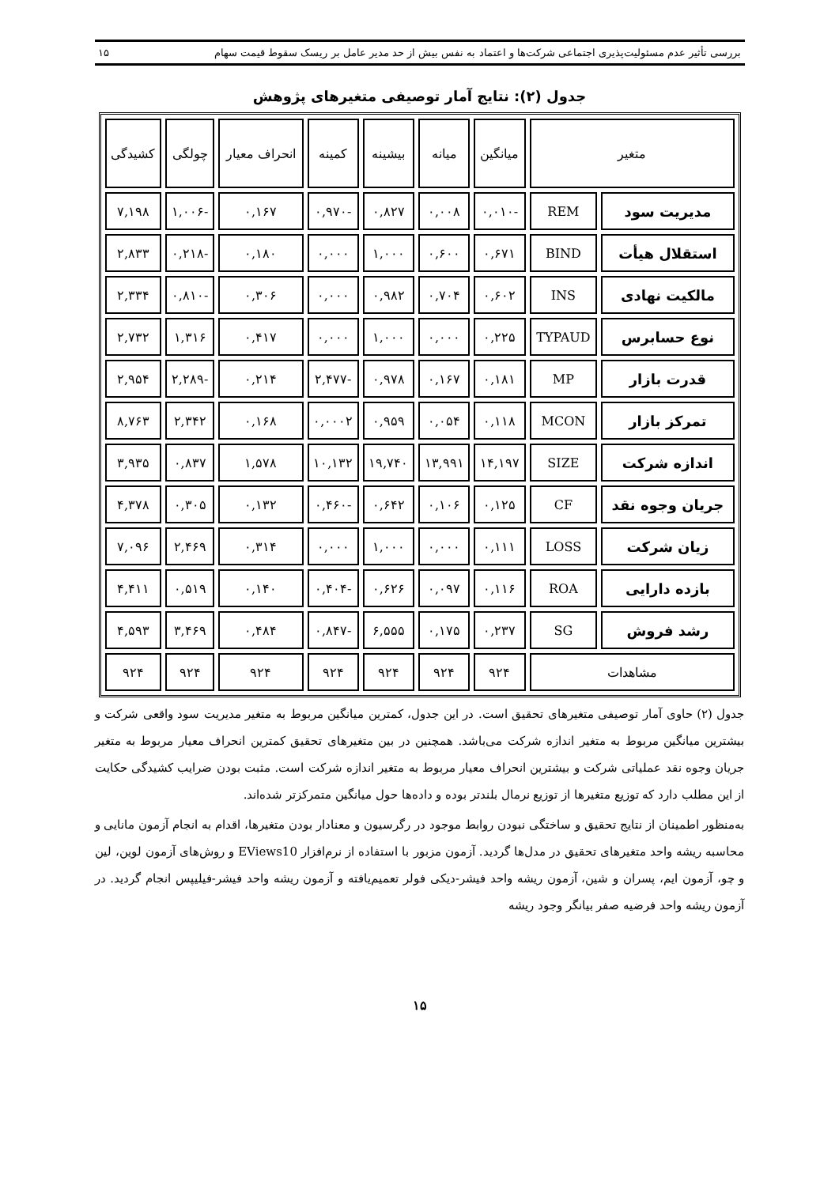بررسی تأثیر عدم مسئولیت‌پذیری اجتماعی شرکت‌ها و اعتماد به نفس بیش از حد مدیر عامل بر ریسک سقوط قیمت سهام ۱۵
جدول (۲): نتایج آمار توصیفی متغیرهای پژوهش
| متغیر | | میانگین | میانه | بیشینه | کمینه | انحراف معیار | چولگی | کشیدگی |
| --- | --- | --- | --- | --- | --- | --- | --- | --- |
| مدیریت سود | REM | -۰,۰۱۰ | ۰,۰۰۸ | ۰,۸۲۷ | -۰,۹۷۰ | ۰,۱۶۷ | -۱,۰۰۶ | ۷,۱۹۸ |
| استقلال هیأت | BIND | ۰,۶۷۱ | ۰,۶۰۰ | ۱,۰۰۰ | ۰,۰۰۰ | ۰,۱۸۰ | -۰,۲۱۸ | ۲,۸۳۳ |
| مالکیت نهادی | INS | ۰,۶۰۲ | ۰,۷۰۴ | ۰,۹۸۲ | ۰,۰۰۰ | ۰,۳۰۶ | -۰,۸۱۰ | ۲,۳۳۴ |
| نوع حسابرس | TYPAUD | ۰,۲۲۵ | ۰,۰۰۰ | ۱,۰۰۰ | ۰,۰۰۰ | ۰,۴۱۷ | ۱,۳۱۶ | ۲,۷۳۲ |
| قدرت بازار | MP | ۰,۱۸۱ | ۰,۱۶۷ | ۰,۹۷۸ | -۲,۴۷۷ | ۰,۲۱۴ | -۲,۲۸۹ | ۲,۹۵۴ |
| تمرکز بازار | MCON | ۰,۱۱۸ | ۰,۰۵۴ | ۰,۹۵۹ | ۰,۰۰۰۲ | ۰,۱۶۸ | ۲,۳۴۲ | ۸,۷۶۳ |
| اندازه شرکت | SIZE | ۱۴,۱۹۷ | ۱۳,۹۹۱ | ۱۹,۷۴۰ | ۱۰,۱۳۲ | ۱,۵۷۸ | ۰,۸۳۷ | ۳,۹۳۵ |
| جریان وجوه نقد | CF | ۰,۱۲۵ | ۰,۱۰۶ | ۰,۶۴۲ | -۰,۴۶۰ | ۰,۱۳۲ | ۰,۳۰۵ | ۴,۳۷۸ |
| زیان شرکت | LOSS | ۰,۱۱۱ | ۰,۰۰۰ | ۱,۰۰۰ | ۰,۰۰۰ | ۰,۳۱۴ | ۲,۴۶۹ | ۷,۰۹۶ |
| بازده دارایی | ROA | ۰,۱۱۶ | ۰,۰۹۷ | ۰,۶۲۶ | -۰,۴۰۴ | ۰,۱۴۰ | ۰,۵۱۹ | ۴,۴۱۱ |
| رشد فروش | SG | ۰,۲۳۷ | ۰,۱۷۵ | ۶,۵۵۵ | -۰,۸۴۷ | ۰,۴۸۴ | ۳,۴۶۹ | ۴,۵۹۳ |
| مشاهدات | | ۹۲۴ | ۹۲۴ | ۹۲۴ | ۹۲۴ | ۹۲۴ | ۹۲۴ | ۹۲۴ |
جدول (۲) حاوی آمار توصیفی متغیرهای تحقیق است. در این جدول، کمترین میانگین مربوط به متغیر مدیریت سود واقعی شرکت و بیشترین میانگین مربوط به متغیر اندازه شرکت می‌باشد. همچنین در بین متغیرهای تحقیق کمترین انحراف معیار مربوط به متغیر جریان وجوه نقد عملیاتی شرکت و بیشترین انحراف معیار مربوط به متغیر اندازه شرکت است. مثبت بودن ضرایب کشیدگی حکایت از این مطلب دارد که توزیع متغیرها از توزیع نرمال بلندتر بوده و داده‌ها حول میانگین متمرکزتر شده‌اند.
به‌منظور اطمینان از نتایج تحقیق و ساختگی نبودن روابط موجود در رگرسیون و معنادار بودن متغیرها، اقدام به انجام آزمون مانایی و محاسبه ریشه واحد متغیرهای تحقیق در مدل‌ها گردید. آزمون مزبور با استفاده از نرم‌افزار EViews10 و روش‌های آزمون لوین، لین و چو، آزمون ایم، پسران و شین، آزمون ریشه واحد فیشر-دیکی فولر تعمیم‌یافته و آزمون ریشه واحد فیشر-فیلیپس انجام گردید. در آزمون ریشه واحد فرضیه صفر بیانگر وجود ریشه
۱۵